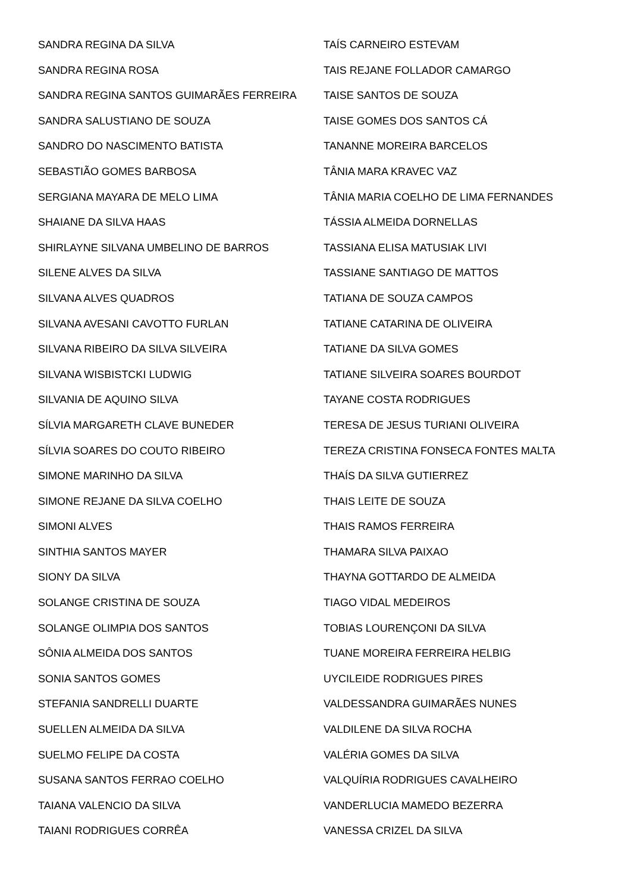SANDRA REGINA DA SILVA
SANDRA REGINA ROSA
SANDRA REGINA SANTOS GUIMARÃES FERREIRA
SANDRA SALUSTIANO DE SOUZA
SANDRO DO NASCIMENTO BATISTA
SEBASTIÃO GOMES BARBOSA
SERGIANA MAYARA DE MELO LIMA
SHAIANE DA SILVA HAAS
SHIRLAYNE SILVANA UMBELINO DE BARROS
SILENE ALVES DA SILVA
SILVANA ALVES QUADROS
SILVANA AVESANI CAVOTTO FURLAN
SILVANA RIBEIRO DA SILVA SILVEIRA
SILVANA WISBISTCKI LUDWIG
SILVANIA DE AQUINO SILVA
SÍLVIA MARGARETH CLAVE BUNEDER
SÍLVIA SOARES DO COUTO RIBEIRO
SIMONE MARINHO DA SILVA
SIMONE REJANE DA SILVA COELHO
SIMONI ALVES
SINTHIA SANTOS MAYER
SIONY DA SILVA
SOLANGE CRISTINA DE SOUZA
SOLANGE OLIMPIA DOS SANTOS
SÔNIA ALMEIDA DOS SANTOS
SONIA SANTOS GOMES
STEFANIA SANDRELLI DUARTE
SUELLEN ALMEIDA DA SILVA
SUELMO FELIPE DA COSTA
SUSANA SANTOS FERRAO COELHO
TAIANA VALENCIO DA SILVA
TAIANI RODRIGUES CORRÊA
TAÍS CARNEIRO ESTEVAM
TAIS REJANE FOLLADOR CAMARGO
TAISE SANTOS DE SOUZA
TAISE GOMES DOS SANTOS CÁ
TANANNE MOREIRA BARCELOS
TÂNIA MARA KRAVEC VAZ
TÂNIA MARIA COELHO DE LIMA FERNANDES
TÁSSIA ALMEIDA DORNELLAS
TASSIANA ELISA MATUSIAK LIVI
TASSIANE SANTIAGO DE MATTOS
TATIANA DE SOUZA CAMPOS
TATIANE CATARINA DE OLIVEIRA
TATIANE DA SILVA GOMES
TATIANE SILVEIRA SOARES BOURDOT
TAYANE COSTA RODRIGUES
TERESA DE JESUS TURIANI OLIVEIRA
TEREZA CRISTINA FONSECA FONTES MALTA
THAÍS DA SILVA GUTIERREZ
THAIS LEITE DE SOUZA
THAIS RAMOS FERREIRA
THAMARA SILVA PAIXAO
THAYNA GOTTARDO DE ALMEIDA
TIAGO VIDAL MEDEIROS
TOBIAS LOURENÇONI DA SILVA
TUANE MOREIRA FERREIRA HELBIG
UYCILEIDE RODRIGUES PIRES
VALDESSANDRA GUIMARÃES NUNES
VALDILENE DA SILVA ROCHA
VALÉRIA GOMES DA SILVA
VALQUÍRIA RODRIGUES CAVALHEIRO
VANDERLUCIA MAMEDO BEZERRA
VANESSA CRIZEL DA SILVA